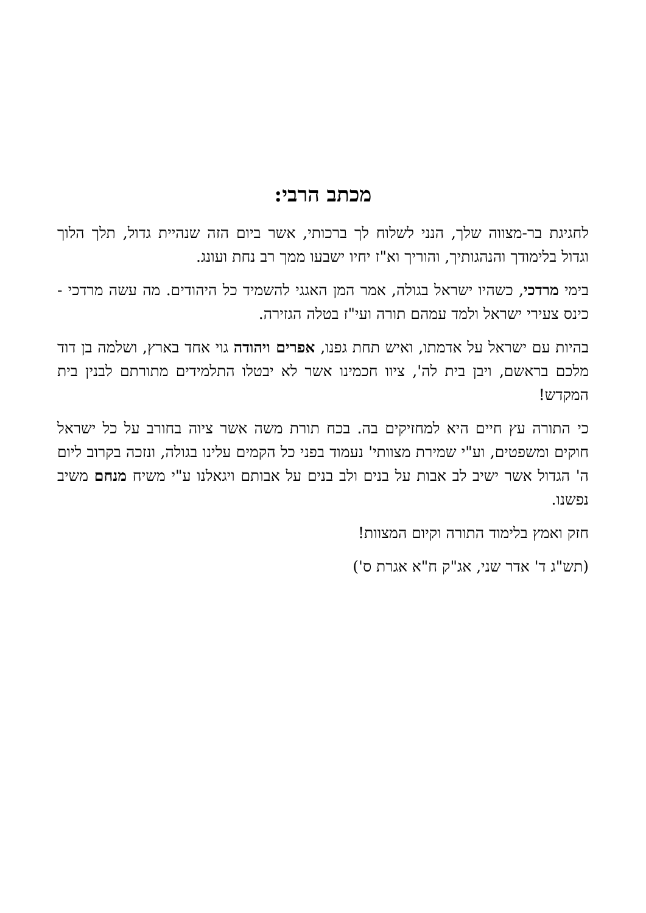מכתב הרבי:
לחגיגת בר-מצווה שלך, הנני לשלוח לך ברכותי, אשר ביום הזה שנהיית גדול, תלך הלוך וגדול בלימודך והנהגותיך, והוריך וא"ז יחיו ישבעו ממך רב נחת ועונג.
בימי מרדכי, כשהיו ישראל בגולה, אמר המן האגגי להשמיד כל היהודים. מה עשה מרדכי - כינס צעירי ישראל ולמד עמהם תורה ועי"ז בטלה הגזירה.
בהיות עם ישראל על אדמתו, ואיש תחת גפנו, אפרים ויהודה גוי אחד בארץ, ושלמה בן דוד מלכם בראשם, ויבן בית לה', ציוו חכמינו אשר לא יבטלו התלמידים מתורתם לבנין בית המקדש!
כי התורה עץ חיים היא למחזיקים בה. בכח תורת משה אשר ציוה בחורב על כל ישראל חוקים ומשפטים, וע"י שמירת מצוותי' נעמוד בפני כל הקמים עלינו בגולה, ונזכה בקרוב ליום ה' הגדול אשר ישיב לב אבות על בנים ולב בנים על אבותם ויגאלנו ע"י משיח מנחם משיב נפשנו.
חזק ואמץ בלימוד התורה וקיום המצוות!
(תש"ג ד' אדר שני, אג"ק ח"א אגרת ס')